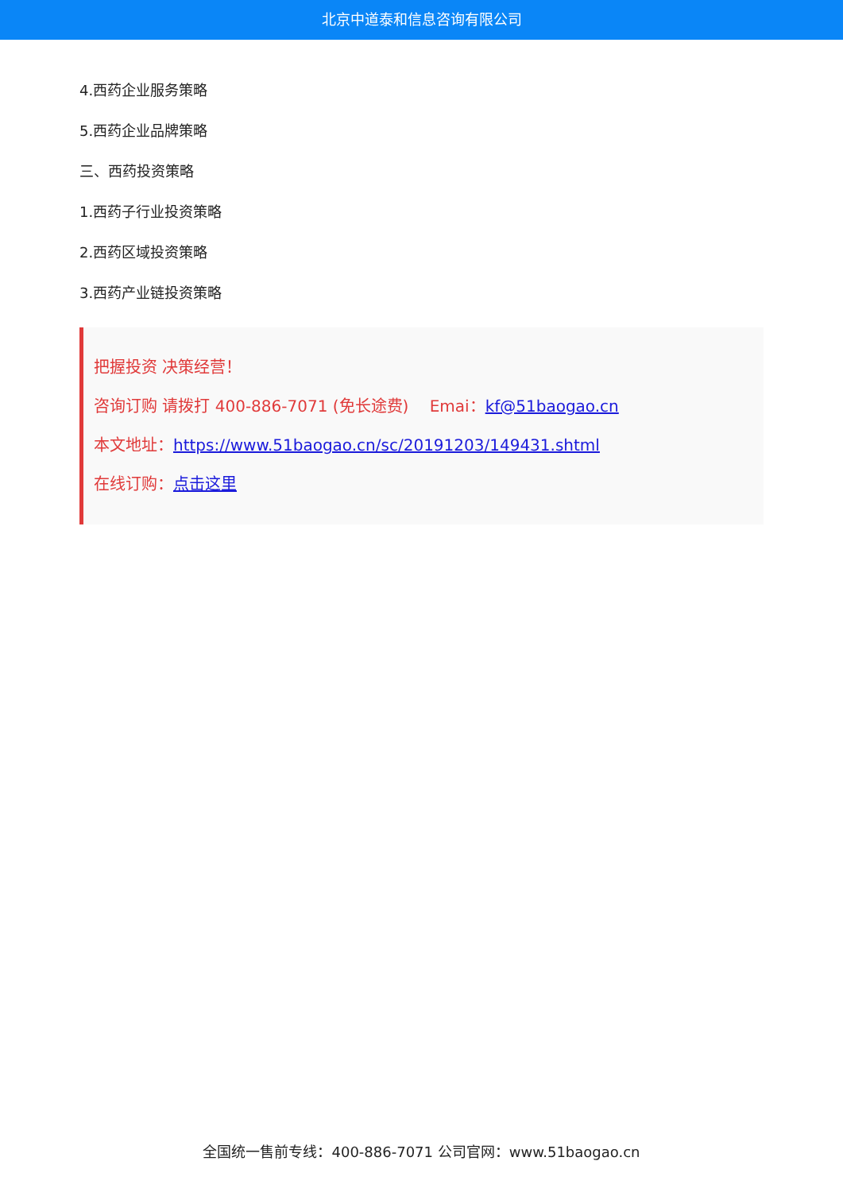北京中道泰和信息咨询有限公司
4.西药企业服务策略
5.西药企业品牌策略
三、西药投资策略
1.西药子行业投资策略
2.西药区域投资策略
3.西药产业链投资策略
把握投资 决策经营！
咨询订购 请拨打 400-886-7071 (免长途费)　 Emai：kf@51baogao.cn
本文地址：https://www.51baogao.cn/sc/20191203/149431.shtml
在线订购：点击这里
全国统一售前专线：400-886-7071 公司官网：www.51baogao.cn